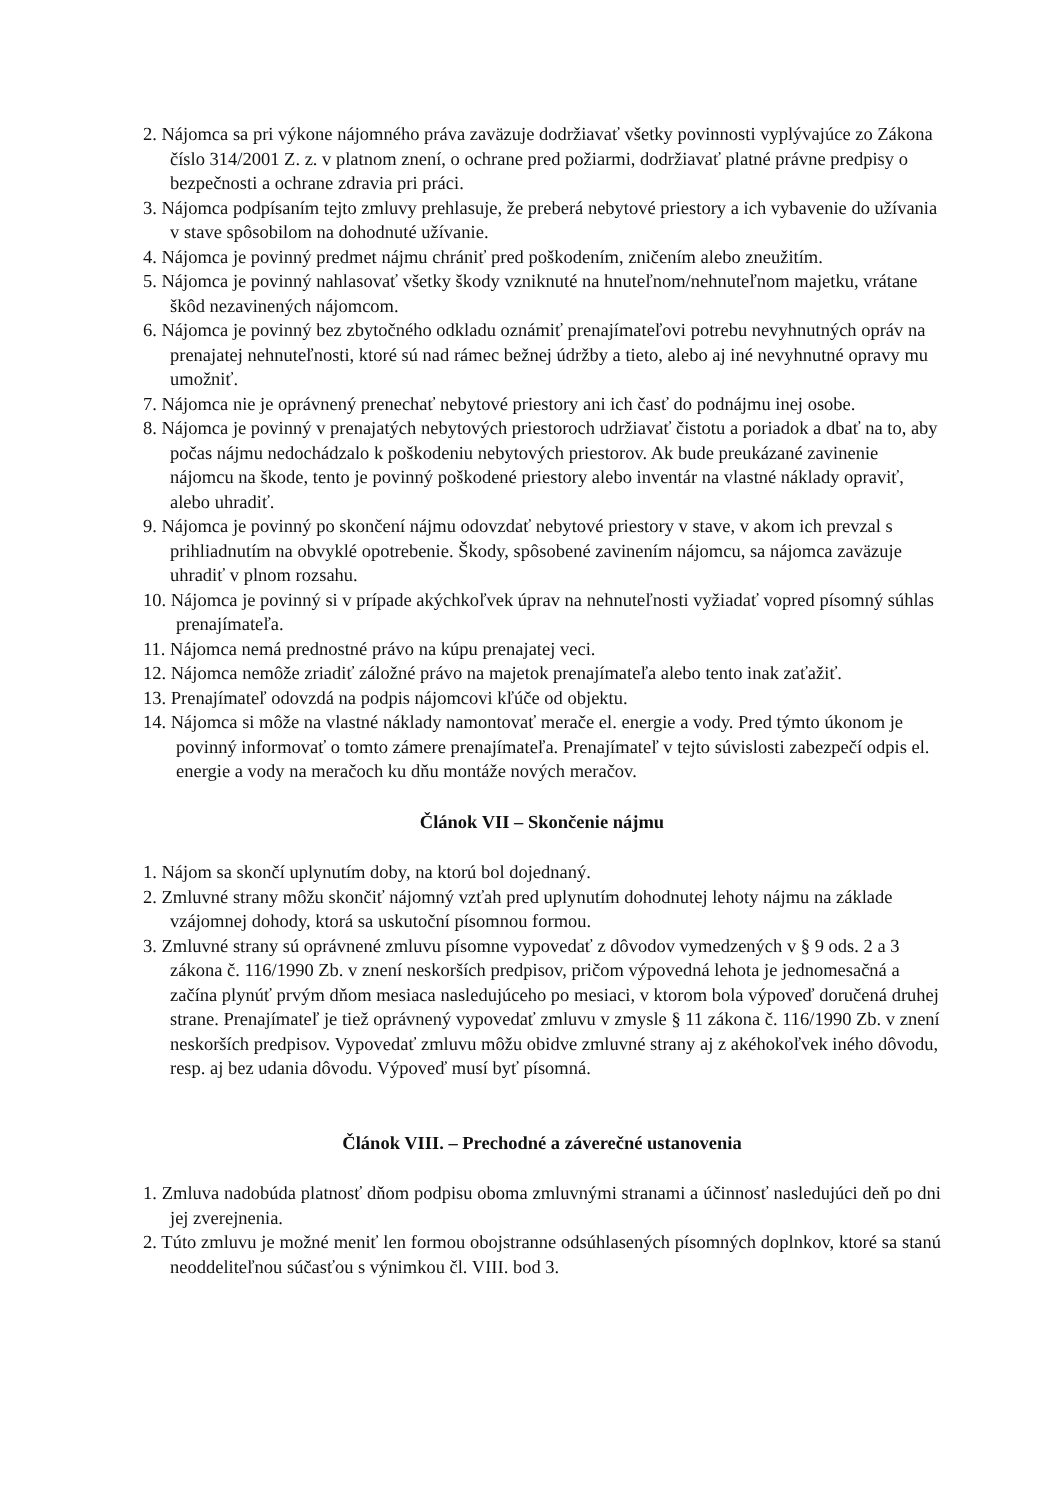2. Nájomca sa pri výkone nájomného práva zaväzuje dodržiavať všetky povinnosti vyplývajúce zo Zákona číslo 314/2001 Z. z. v platnom znení, o ochrane pred požiarmi, dodržiavať platné právne predpisy o bezpečnosti a ochrane zdravia pri práci.
3. Nájomca podpísaním tejto zmluvy prehlasuje, že preberá nebytové priestory a ich vybavenie do užívania v stave spôsobilom na dohodnuté užívanie.
4. Nájomca je povinný predmet nájmu chrániť pred poškodením, zničením alebo zneužitím.
5. Nájomca je povinný nahlasovať všetky škody vzniknuté na hnuteľnom/nehnuteľnom majetku, vrátane škôd nezavinených nájomcom.
6. Nájomca je povinný bez zbytočného odkladu oznámiť prenajímateľovi potrebu nevyhnutných opráv na prenajatej nehnuteľnosti, ktoré sú nad rámec bežnej údržby a tieto, alebo aj iné nevyhnutné opravy mu umožniť.
7. Nájomca nie je oprávnený prenechať nebytové priestory ani ich časť do podnájmu inej osobe.
8. Nájomca je povinný v prenajatých nebytových priestoroch udržiavať čistotu a poriadok a dbať na to, aby počas nájmu nedochádzalo k poškodeniu nebytových priestorov. Ak bude preukázané zavinenie nájomcu na škode, tento je povinný poškodené priestory alebo inventár na vlastné náklady opraviť, alebo uhradiť.
9. Nájomca je povinný po skončení nájmu odovzdať nebytové priestory v stave, v akom ich prevzal s prihliadnutím na obvyklé opotrebenie. Škody, spôsobené zavinením nájomcu, sa nájomca zaväzuje uhradiť v plnom rozsahu.
10. Nájomca je povinný si v prípade akýchkoľvek úprav na nehnuteľnosti vyžiadať vopred písomný súhlas prenajímateľa.
11. Nájomca nemá prednostné právo na kúpu prenajatej veci.
12. Nájomca nemôže zriadiť záložné právo na majetok prenajímateľa alebo tento inak zaťažiť.
13. Prenajímateľ odovzdá na podpis nájomcovi kľúče od objektu.
14. Nájomca si môže na vlastné náklady namontovať merače el. energie a vody. Pred týmto úkonom je povinný informovať o tomto zámere prenajímateľa. Prenajímateľ v tejto súvislosti zabezpečí odpis el. energie a vody na meračoch ku dňu montáže nových meračov.
Článok VII – Skončenie nájmu
1. Nájom sa skončí uplynutím doby, na ktorú bol dojednaný.
2. Zmluvné strany môžu skončiť nájomný vzťah pred uplynutím dohodnutej lehoty nájmu na základe vzájomnej dohody, ktorá sa uskutoční písomnou formou.
3. Zmluvné strany sú oprávnené zmluvu písomne vypovedať z dôvodov vymedzených v § 9 ods. 2 a 3 zákona č. 116/1990 Zb. v znení neskorších predpisov, pričom výpovedná lehota je jednomesačná a začína plynúť prvým dňom mesiaca nasledujúceho po mesiaci, v ktorom bola výpoveď doručená druhej strane. Prenajímateľ je tiež oprávnený vypovedať zmluvu v zmysle § 11 zákona č. 116/1990 Zb. v znení neskorších predpisov. Vypovedať zmluvu môžu obidve zmluvné strany aj z akéhokoľvek iného dôvodu, resp. aj bez udania dôvodu. Výpoveď musí byť písomná.
Článok VIII. – Prechodné a záverečné ustanovenia
1. Zmluva nadobúda platnosť dňom podpisu oboma zmluvnými stranami a účinnosť nasledujúci deň po dni jej zverejnenia.
2. Túto zmluvu je možné meniť len formou obojstranne odsúhlasených písomných doplnkov, ktoré sa stanú neoddeliteľnou súčasťou s výnimkou čl. VIII. bod 3.